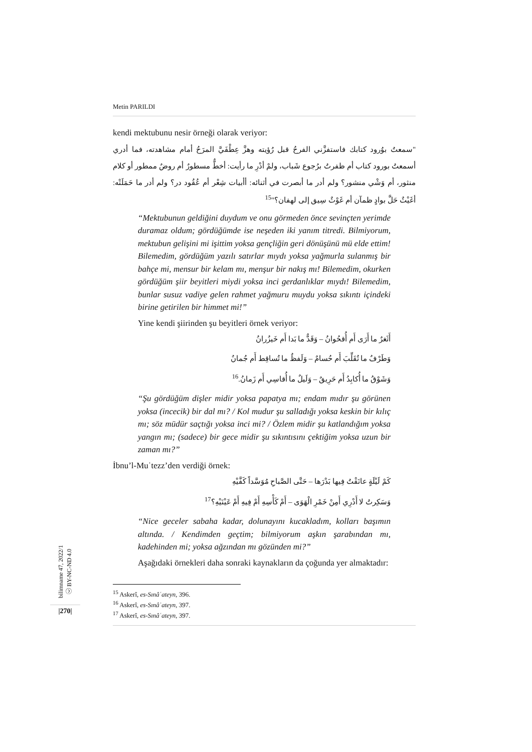Metin PARILDI
kendi mektubunu nesir örneği olarak veriyor:
"سمعتُ بوُرود كتابك فاستفزَّني الفرحُ قبل رُؤيته وهزَّ عِطْفَيَّ المرَحُ أمام مشاهدته، فما أدري أسمعتُ بورود كتاب أم ظفرتُ برُجوع شَباب، ولمْ أدْرِ ما رأيت: أخطٌّ مسطورٌ أم روضٌ ممطور أو كلام منثور، أم وَشْي منشور؟ ولم أدر ما أبصرت في أثنائه: أأبيات شِعْر أم عُقُود در؟ ولم أدر ما حَمَلَتْه: أغَيْثٌ حَلَّ بوادٍ ظمآن أم غَوْثٌ سِيق إلى لهفان؟"<sup>15</sup>
“Mektubunun geldiğini duydum ve onu görmeden önce sevinçten yerimde duramaz oldum; gördüğümde ise neşeden iki yanım titredi. Bilmiyorum, mektubun gelişini mi işittim yoksa gençliğin geri dönüşünü mü elde ettim! Bilemedim, gördüğüm yazılı satırlar mıydı yoksa yağmurla sulanmış bir bahçe mi, mensur bir kelam mı, menşur bir nakış mı! Bilemedim, okurken gördüğüm şiir beyitleri miydi yoksa inci gerdanlıklar mıydı! Bilemedim, bunlar susuz vadiye gelen rahmet yağmuru muydu yoksa sıkıntı içindeki birine getirilen bir himmet mi!”
Yine kendi şiirinden şu beyitleri örnek veriyor:
أَثَغرٌ ما أَرَى أَم أُقحُوانُ – وَقَدٌّ ما بَدا أَم خَيزُرانُ
وَطَرْفٌ ما تُقَلِّبَ أَم حُسامٌ – وَلَفظٌ ما تُساقِط أَم جُمانُ
وَشَوْقُ ما أُكابِدُ أَم حَرِيقٌ – وَلَيلٌ ما أُقاسِي أَم زَمانُ.<sup>16</sup>
“Şu gördüğüm dişler midir yoksa papatya mı; endam mıdır şu görünen yoksa (incecik) bir dal mı? / Kol mudur şu salladığı yoksa keskin bir kılıç mı; söz müdür saçtığı yoksa inci mi? / Özlem midir şu katlandığım yoksa yangın mı; (sadece) bir gece midir şu sıkıntısını çektiğim yoksa uzun bir zaman mı?”
İbnu’l-Muʿtezz’den verdiği örnek:
كَمْ لَيْلَةٍ عانَقْتُ فِيها بَدْرَها – حَتَّى الصَّباحِ مُوَسَّداً كَفَّيْهِ
وَسَكِرتُ لا أَدْرِي أَمِنْ خَمْرِ الْهَوَى – أَمْ كَأْسِهِ أَمْ فِيهِ أَمْ عَيْنَيْهِ؟<sup>17</sup>
“Nice geceler sabaha kadar, dolunayını kucakladım, kolları başımın altında. / Kendimden geçtim; bilmiyorum aşkın şarabından mı, kadehinden mi; yoksa ağzından mı gözünden mi?”
Aşağıdaki örnekleri daha sonraki kaynakların da çoğunda yer almaktadır:
<sup>15</sup> Askerî, es-Sınâʿateyn, 396.
<sup>16</sup> Askerî, es-Sınâʿateyn, 397.
<sup>17</sup> Askerî, es-Sınâʿateyn, 397.
bilimname 47, 2022/1 ⓒ BY-NC-ND 4.0
|270|